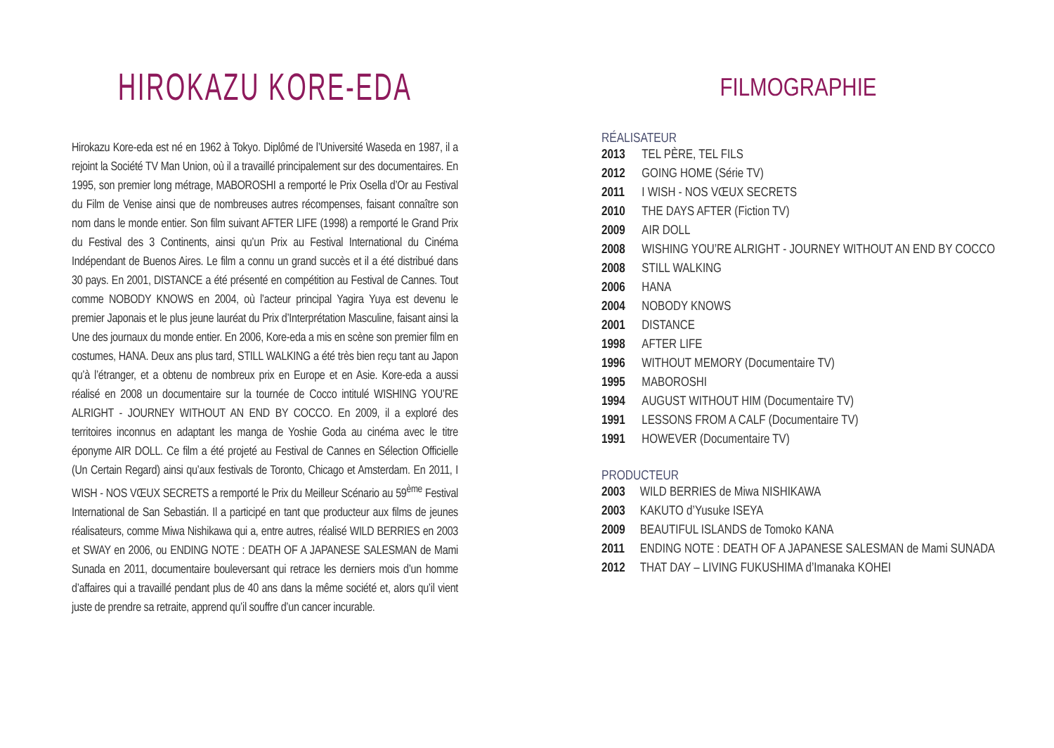HIROKAZU KORE-EDA
Hirokazu Kore-eda est né en 1962 à Tokyo. Diplômé de l’Université Waseda en 1987, il a rejoint la Société TV Man Union, où il a travaillé principalement sur des documentaires. En 1995, son premier long métrage, MABOROSHI a remporté le Prix Osella d’Or au Festival du Film de Venise ainsi que de nombreuses autres récompenses, faisant connaître son nom dans le monde entier. Son film suivant AFTER LIFE (1998) a remporté le Grand Prix du Festival des 3 Continents, ainsi qu’un Prix au Festival International du Cinéma Indépendant de Buenos Aires. Le film a connu un grand succès et il a été distribué dans 30 pays. En 2001, DISTANCE a été présenté en compétition au Festival de Cannes. Tout comme NOBODY KNOWS en 2004, où l’acteur principal Yagira Yuya est devenu le premier Japonais et le plus jeune lauréat du Prix d’Interprétation Masculine, faisant ainsi la Une des journaux du monde entier. En 2006, Kore-eda a mis en scène son premier film en costumes, HANA. Deux ans plus tard, STILL WALKING a été très bien reçu tant au Japon qu’à l’étranger, et a obtenu de nombreux prix en Europe et en Asie. Kore-eda a aussi réalisé en 2008 un documentaire sur la tournée de Cocco intitulé WISHING YOU’RE ALRIGHT - JOURNEY WITHOUT AN END BY COCCO. En 2009, il a exploré des territoires inconnus en adaptant les manga de Yoshie Goda au cinéma avec le titre éponyme AIR DOLL. Ce film a été projeté au Festival de Cannes en Sélection Officielle (Un Certain Regard) ainsi qu’aux festivals de Toronto, Chicago et Amsterdam. En 2011, I WISH - NOS VŒUX SECRETS a remporté le Prix du Meilleur Scénario au 59<sup>ème</sup> Festival International de San Sebastián. Il a participé en tant que producteur aux films de jeunes réalisateurs, comme Miwa Nishikawa qui a, entre autres, réalisé WILD BERRIES en 2003 et SWAY en 2006, ou ENDING NOTE : DEATH OF A JAPANESE SALESMAN de Mami Sunada en 2011, documentaire bouleversant qui retrace les derniers mois d’un homme d’affaires qui a travaillé pendant plus de 40 ans dans la même société et, alors qu’il vient juste de prendre sa retraite, apprend qu’il souffre d’un cancer incurable.
FILMOGRAPHIE
RÉALISATEUR
| 2013 | TEL PÈRE, TEL FILS |
| 2012 | GOING HOME (Série TV) |
| 2011 | I WISH - NOS VŒUX SECRETS |
| 2010 | THE DAYS AFTER (Fiction TV) |
| 2009 | AIR DOLL |
| 2008 | WISHING YOU’RE ALRIGHT - JOURNEY WITHOUT AN END BY COCCO |
| 2008 | STILL WALKING |
| 2006 | HANA |
| 2004 | NOBODY KNOWS |
| 2001 | DISTANCE |
| 1998 | AFTER LIFE |
| 1996 | WITHOUT MEMORY (Documentaire TV) |
| 1995 | MABOROSHI |
| 1994 | AUGUST WITHOUT HIM (Documentaire TV) |
| 1991 | LESSONS FROM A CALF (Documentaire TV) |
| 1991 | HOWEVER (Documentaire TV) |
PRODUCTEUR
| 2003 | WILD BERRIES de Miwa NISHIKAWA |
| 2003 | KAKUTO d’Yusuke ISEYA |
| 2009 | BEAUTIFUL ISLANDS de Tomoko KANA |
| 2011 | ENDING NOTE : DEATH OF A JAPANESE SALESMAN de Mami SUNADA |
| 2012 | THAT DAY – LIVING FUKUSHIMA d’Imanaka KOHEI |